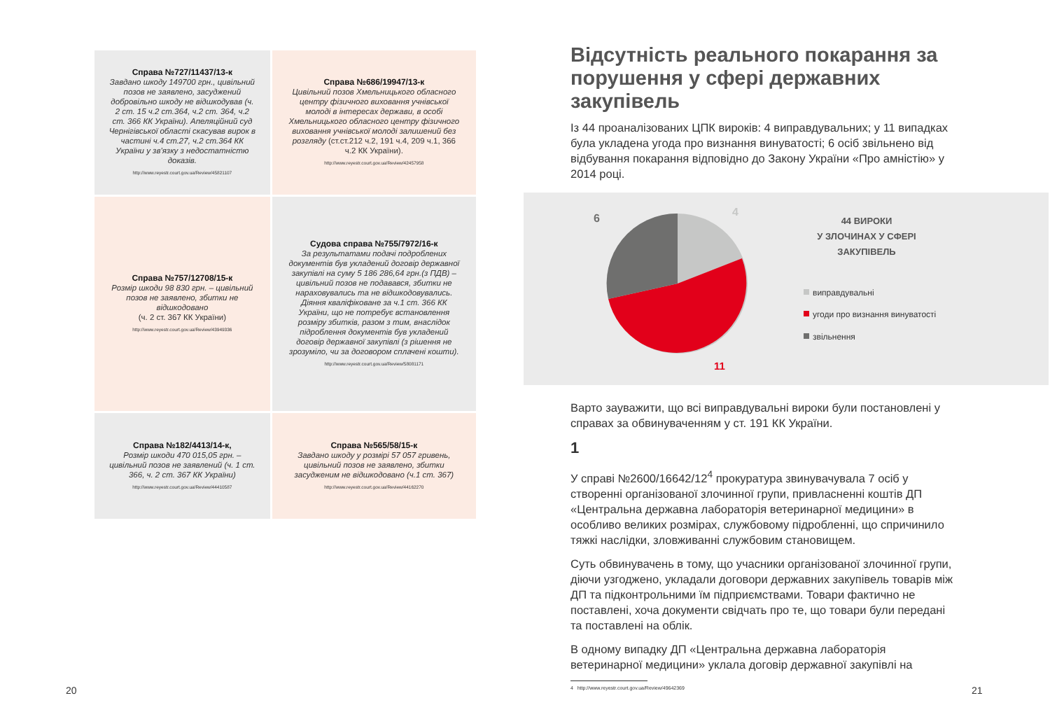| Справа №727/11437/13-к Завдано шкоду 149700 грн., цивільний позов не заявлено, засуджений добровільно шкоду не відшкодував (ч. 2 ст. 15 ч.2 ст.364, ч.2 ст. 364, ч.2 ст. 366 КК України). Апеляційний суд Чернігівської області скасував вирок в частині ч.4 ст.27, ч.2 ст.364 КК України у зв'язку з недостатністю доказів. http://www.reyestr.court.gov.ua/Review/45821107 | Справа №686/19947/13-к Цивільний позов Хмельницького обласного центру фізичного виховання учнівської молоді в інтересах держави, в особі Хмельницького обласного центру фізичного виховання учнівської молоді залишений без розгляду (ст.ст.212 ч.2, 191 ч.4, 209 ч.1, 366 ч.2 КК України). http://www.reyestr.court.gov.ua/Review/42457958 |
| Справа №757/12708/15-к Розмір шкоди 98 830 грн. – цивільний позов не заявлено, збитки не відшкодовано (ч. 2 ст. 367 КК України) http://www.reyestr.court.gov.ua/Review/43949336 | Судова справа №755/7972/16-к За результатами подачі подроблених документів був укладений договір державної закупівлі на суму 5 186 286,64 грн.(з ПДВ) – цивільний позов не подавався, збитки не нараховувались та не відшкодовувались. Діяння кваліфіковане за ч.1 ст. 366 КК України, що не потребує встановлення розміру збитків, разом з тим, внаслідок підроблення документів був укладений договір державної закупівлі (з рішення не зрозуміло, чи за договором сплачені кошти). http://www.reyestr.court.gov.ua/Review/58081171 |
| Справа №182/4413/14-к, Розмір шкоди 470 015,05 грн. – цивільний позов не заявлений (ч. 1 ст. 366, ч. 2 ст. 367 КК України) http://www.reyestr.court.gov.ua/Review/44410587 | Справа №565/58/15-к Завдано шкоду у розмірі 57 057 гривень, цивільний позов не заявлено, збитки засудженим не відшкодовано (ч.1 ст. 367) http://www.reyestr.court.gov.ua/Review/44162270 |
6
4
11
44 ВИРОКИ
У ЗЛОЧИНАХ У СФЕРІ
ЗАКУПІВЕЛЬ
виправдувальні
угоди про визнання винуватості
звільнення
Відсутність реального покарання за порушення у сфері державних закупівель
Із 44 проаналізованих ЦПК вироків: 4 виправдувальних; у 11 випадках була укладена угода про визнання винуватості; 6 осіб звільнено від відбування покарання відповідно до Закону України «Про амністію» у 2014 році.
Варто зауважити, що всі виправдувальні вироки були постановлені у справах за обвинуваченням у ст. 191 КК України.
1
У справі №2600/16642/12<sup>4</sup> прокуратура звинувачувала 7 осіб у створенні організованої злочинної групи, привласненні коштів ДП «Центральна державна лабораторія ветеринарної медицини» в особливо великих розмірах, службовому підробленні, що спричинило тяжкі наслідки, зловживанні службовим становищем.
Суть обвинувачень в тому, що учасники організованої злочинної групи, діючи узгоджено, укладали договори державних закупівель товарів між ДП та підконтрольними їм підприємствами. Товари фактично не поставлені, хоча документи свідчать про те, що товари були передані та поставлені на облік.
В одному випадку ДП «Центральна державна лабораторія ветеринарної медицини» уклала договір державної закупівлі на
4 http://www.reyestr.court.gov.ua/Review/49642369
20 21